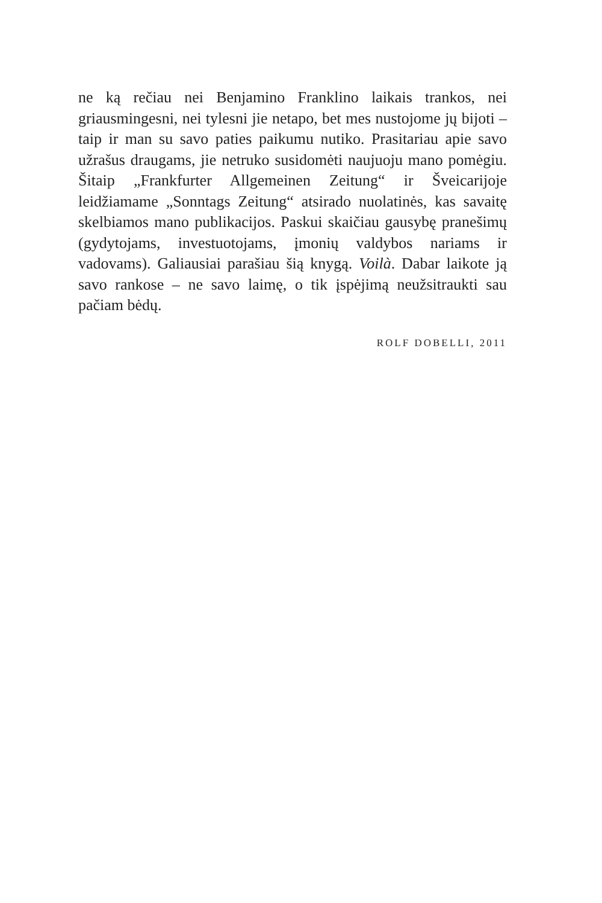ne ką rečiau nei Benjamino Franklino laikais trankos, nei griausmingesni, nei tylesni jie netapo, bet mes nustojome jų bijoti – taip ir man su savo paties paikumu nutiko. Prasitariau apie savo užrašus draugams, jie netruko susidomėti naujuoju mano pomėgiu. Šitaip „Frankfurter Allgemeinen Zeitung“ ir Šveicarijoje leidžiamame „Sonntags Zeitung“ atsirado nuolatinės, kas savaitę skelbiamos mano publikacijos. Paskui skaičiau gausybę pranešimų (gydytojams, investuotojams, įmonių valdybos nariams ir vadovams). Galiausiai parašiau šią knygą. Voilà. Dabar laikote ją savo rankose – ne savo laimę, o tik įspėjimą neužsitraukti sau pačiam bėdų.
ROLF DOBELLI, 2011